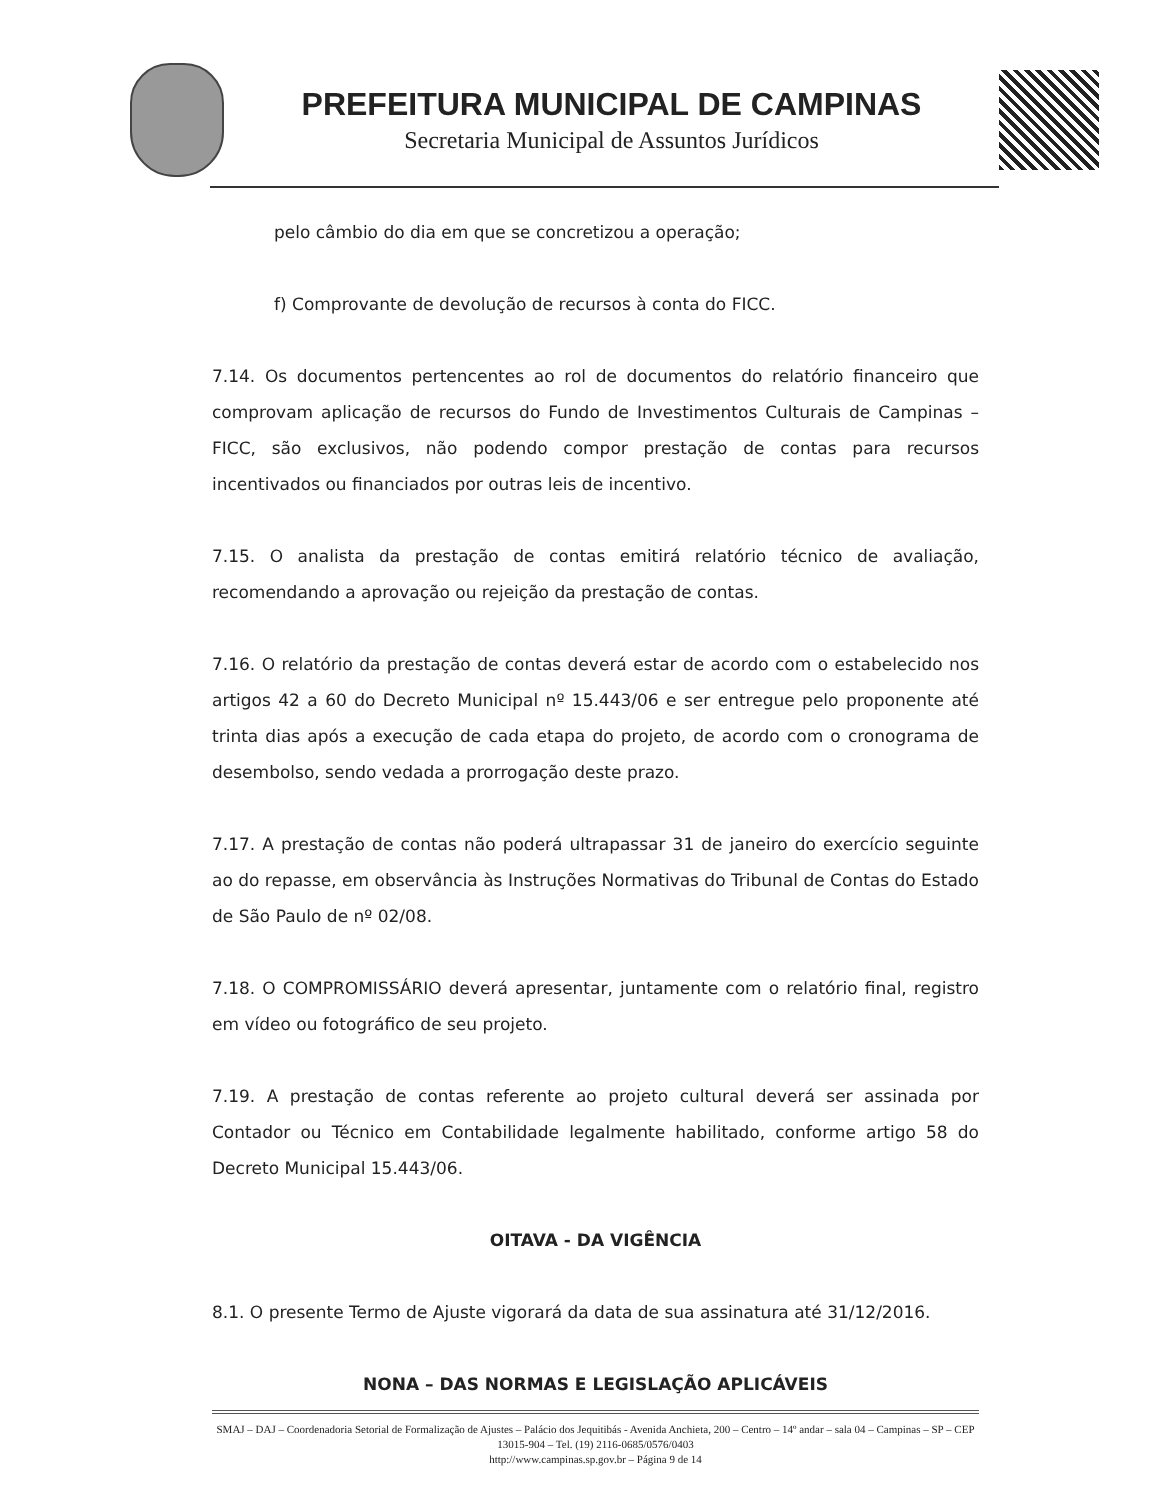PREFEITURA MUNICIPAL DE CAMPINAS
Secretaria Municipal de Assuntos Jurídicos
pelo câmbio do dia em que se concretizou a operação;
f) Comprovante de devolução de recursos à conta do FICC.
7.14. Os documentos pertencentes ao rol de documentos do relatório financeiro que comprovam aplicação de recursos do Fundo de Investimentos Culturais de Campinas – FICC, são exclusivos, não podendo compor prestação de contas para recursos incentivados ou financiados por outras leis de incentivo.
7.15. O analista da prestação de contas emitirá relatório técnico de avaliação, recomendando a aprovação ou rejeição da prestação de contas.
7.16. O relatório da prestação de contas deverá estar de acordo com o estabelecido nos artigos 42 a 60 do Decreto Municipal nº 15.443/06 e ser entregue pelo proponente até trinta dias após a execução de cada etapa do projeto, de acordo com o cronograma de desembolso, sendo vedada a prorrogação deste prazo.
7.17. A prestação de contas não poderá ultrapassar 31 de janeiro do exercício seguinte ao do repasse, em observância às Instruções Normativas do Tribunal de Contas do Estado de São Paulo de nº 02/08.
7.18. O COMPROMISSÁRIO deverá apresentar, juntamente com o relatório final, registro em vídeo ou fotográfico de seu projeto.
7.19. A prestação de contas referente ao projeto cultural deverá ser assinada por Contador ou Técnico em Contabilidade legalmente habilitado, conforme artigo 58 do Decreto Municipal 15.443/06.
OITAVA - DA VIGÊNCIA
8.1. O presente Termo de Ajuste vigorará da data de sua assinatura até 31/12/2016.
NONA – DAS NORMAS E LEGISLAÇÃO APLICÁVEIS
SMAJ – DAJ – Coordenadoria Setorial de Formalização de Ajustes – Palácio dos Jequitibás - Avenida Anchieta, 200 – Centro – 14º andar – sala 04 – Campinas – SP – CEP 13015-904 – Tel. (19) 2116-0685/0576/0403
http://www.campinas.sp.gov.br – Página 9 de 14